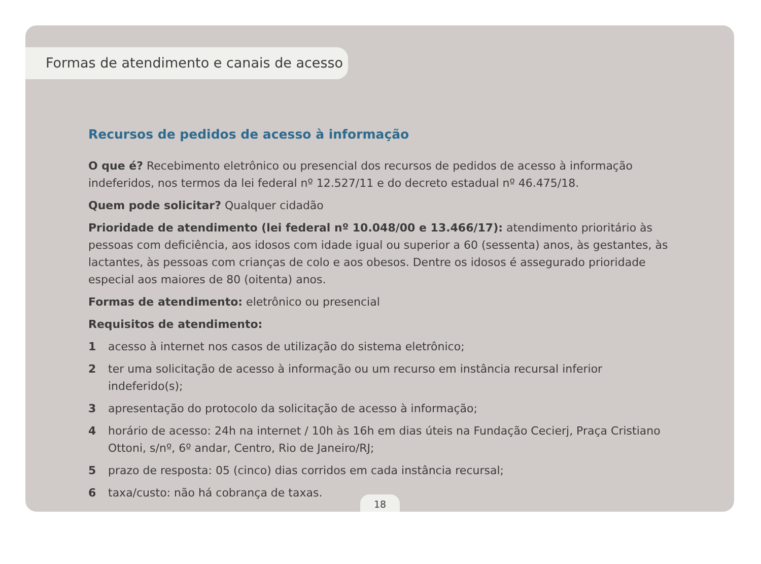Formas de atendimento e canais de acesso
Recursos de pedidos de acesso à informação
O que é? Recebimento eletrônico ou presencial dos recursos de pedidos de acesso à informação indeferidos, nos termos da lei federal nº 12.527/11 e do decreto estadual nº 46.475/18.
Quem pode solicitar? Qualquer cidadão
Prioridade de atendimento (lei federal nº 10.048/00 e 13.466/17): atendimento prioritário às pessoas com deficiência, aos idosos com idade igual ou superior a 60 (sessenta) anos, às gestantes, às lactantes, às pessoas com crianças de colo e aos obesos. Dentre os idosos é assegurado prioridade especial aos maiores de 80 (oitenta) anos.
Formas de atendimento: eletrônico ou presencial
Requisitos de atendimento:
1 acesso à internet nos casos de utilização do sistema eletrônico;
2 ter uma solicitação de acesso à informação ou um recurso em instância recursal inferior indeferido(s);
3 apresentação do protocolo da solicitação de acesso à informação;
4 horário de acesso: 24h na internet / 10h às 16h em dias úteis na Fundação Cecierj, Praça Cristiano Ottoni, s/nº, 6º andar, Centro, Rio de Janeiro/RJ;
5 prazo de resposta: 05 (cinco) dias corridos em cada instância recursal;
6 taxa/custo: não há cobrança de taxas.
18